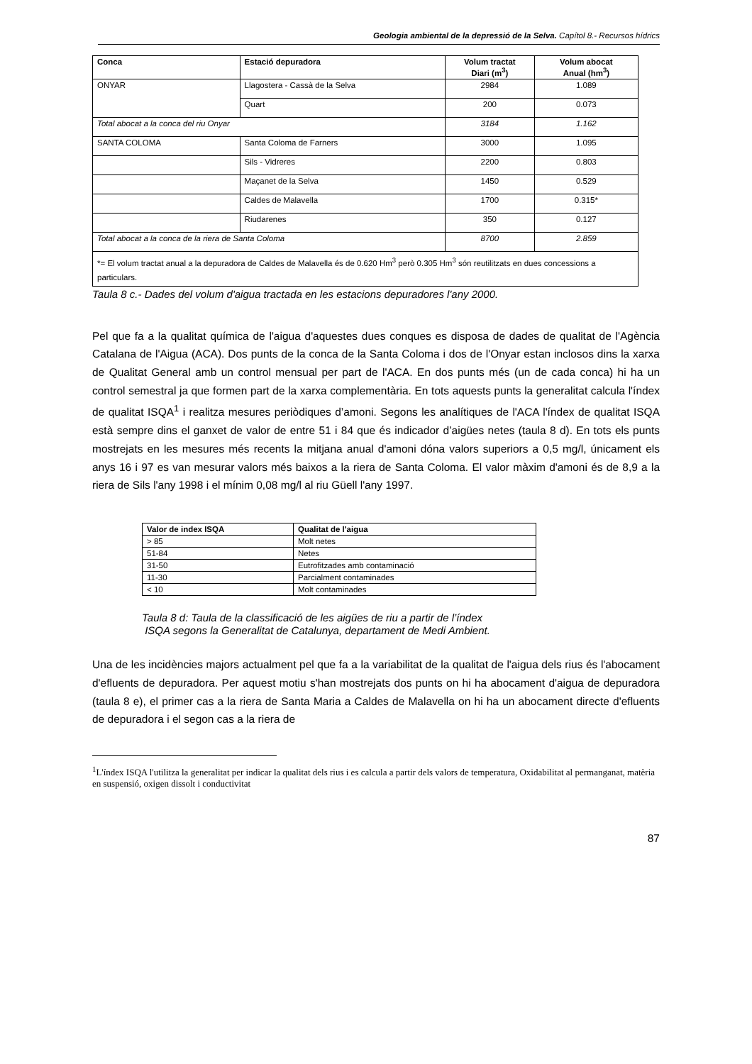Geologia ambiental de la depressió de la Selva. Capítol 8.- Recursos hídrics
| Conca | Estació depuradora | Volum tractat Diari (m<sup>3</sup>) | Volum abocat Anual (hm<sup>3</sup>) |
| --- | --- | --- | --- |
| ONYAR | Llagostera - Cassà de la Selva | 2984 | 1.089 |
| | Quart | 200 | 0.073 |
| Total abocat a la conca del riu Onyar | | 3184 | 1.162 |
| SANTA COLOMA | Santa Coloma de Farners | 3000 | 1.095 |
| | Sils - Vidreres | 2200 | 0.803 |
| | Maçanet de la Selva | 1450 | 0.529 |
| | Caldes de Malavella | 1700 | 0.315* |
| | Riudarenes | 350 | 0.127 |
| Total abocat a la conca de la riera de Santa Coloma | | 8700 | 2.859 |
| *= El volum tractat anual a la depuradora de Caldes de Malavella és de 0.620 Hm<sup>3</sup> però 0.305 Hm<sup>3</sup> són reutilitzats en dues concessions a particulars. | | | |
Taula 8 c.- Dades del volum d'aigua tractada en les estacions depuradores l'any 2000.
Pel que fa a la qualitat química de l'aigua d'aquestes dues conques es disposa de dades de qualitat de l'Agència Catalana de l'Aigua (ACA). Dos punts de la conca de la Santa Coloma i dos de l'Onyar estan inclosos dins la xarxa de Qualitat General amb un control mensual per part de l'ACA. En dos punts més (un de cada conca) hi ha un control semestral ja que formen part de la xarxa complementària. En tots aquests punts la generalitat calcula l'índex de qualitat ISQA<sup>1</sup> i realitza mesures periòdiques d’amoni. Segons les analítiques de l'ACA l'índex de qualitat ISQA està sempre dins el ganxet de valor de entre 51 i 84 que és indicador d’aigües netes (taula 8 d). En tots els punts mostrejats en les mesures més recents la mitjana anual d'amoni dóna valors superiors a 0,5 mg/l, únicament els anys 16 i 97 es van mesurar valors més baixos a la riera de Santa Coloma. El valor màxim d'amoni és de 8,9 a la riera de Sils l'any 1998 i el mínim 0,08 mg/l al riu Güell l'any 1997.
| Valor de index ISQA | Qualitat de l'aigua |
| --- | --- |
| > 85 | Molt netes |
| 51-84 | Netes |
| 31-50 | Eutrofitzades amb contaminació |
| 11-30 | Parcialment contaminades |
| < 10 | Molt contaminades |
Taula 8 d: Taula de la classificació de les aigües de riu a partir de l’índex
ISQA segons la Generalitat de Catalunya, departament de Medi Ambient.
Una de les incidències majors actualment pel que fa a la variabilitat de la qualitat de l'aigua dels rius és l'abocament d'efluents de depuradora. Per aquest motiu s'han mostrejats dos punts on hi ha abocament d'aigua de depuradora (taula 8 e), el primer cas a la riera de Santa Maria a Caldes de Malavella on hi ha un abocament directe d'efluents de depuradora i el segon cas a la riera de
<sup>1</sup> L'índex ISQA l'utilitza la generalitat per indicar la qualitat dels rius i es calcula a partir dels valors de temperatura, Oxidabilitat al permanganat, matèria en suspensió, oxigen dissolt i conductivitat
87